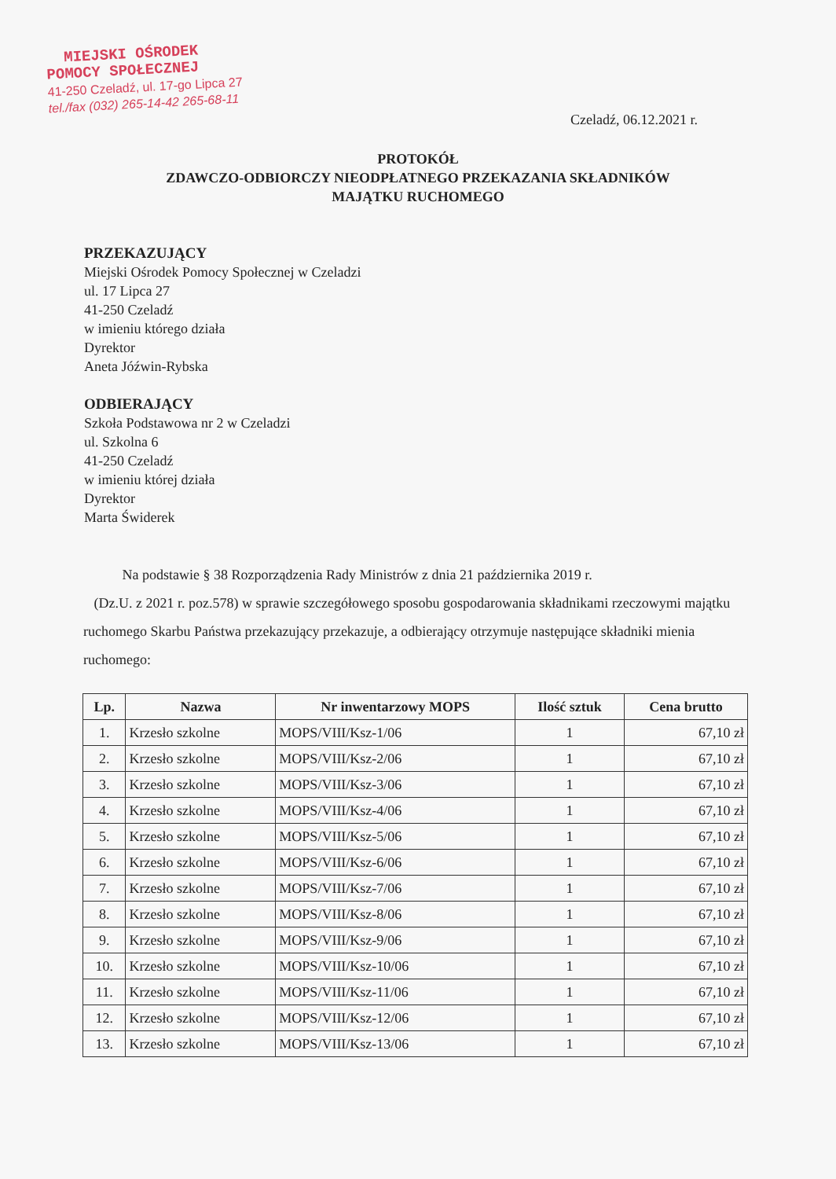MIEJSKI OŚRODEK
POMOCY SPOŁECZNEJ
41-250 Czeladź, ul. 17-go Lipca 27
tel./fax (032) 265-14-42 265-68-11
Czeladź, 06.12.2021 r.
PROTOKÓŁ
ZDAWCZO-ODBIORCZY NIEODPŁATNEGO PRZEKAZANIA SKŁADNIKÓW
MAJĄTKU RUCHOMEGO
PRZEKAZUJĄCY
Miejski Ośrodek Pomocy Społecznej w Czeladzi
ul. 17 Lipca 27
41-250 Czeladź
w imieniu którego działa
Dyrektor
Aneta Jóźwin-Rybska
ODBIERAJĄCY
Szkoła Podstawowa nr 2 w Czeladzi
ul. Szkolna 6
41-250 Czeladź
w imieniu której działa
Dyrektor
Marta Świderek
Na podstawie § 38 Rozporządzenia Rady Ministrów z dnia 21 października 2019 r.
(Dz.U. z 2021 r. poz.578) w sprawie szczegółowego sposobu gospodarowania składnikami rzeczowymi majątku ruchomego Skarbu Państwa przekazujący przekazuje, a odbierający otrzymuje następujące składniki mienia ruchomego:
| Lp. | Nazwa | Nr inwentarzowy MOPS | Ilość sztuk | Cena brutto |
| --- | --- | --- | --- | --- |
| 1. | Krzesło szkolne | MOPS/VIII/Ksz-1/06 | 1 | 67,10 zł |
| 2. | Krzesło szkolne | MOPS/VIII/Ksz-2/06 | 1 | 67,10 zł |
| 3. | Krzesło szkolne | MOPS/VIII/Ksz-3/06 | 1 | 67,10 zł |
| 4. | Krzesło szkolne | MOPS/VIII/Ksz-4/06 | 1 | 67,10 zł |
| 5. | Krzesło szkolne | MOPS/VIII/Ksz-5/06 | 1 | 67,10 zł |
| 6. | Krzesło szkolne | MOPS/VIII/Ksz-6/06 | 1 | 67,10 zł |
| 7. | Krzesło szkolne | MOPS/VIII/Ksz-7/06 | 1 | 67,10 zł |
| 8. | Krzesło szkolne | MOPS/VIII/Ksz-8/06 | 1 | 67,10 zł |
| 9. | Krzesło szkolne | MOPS/VIII/Ksz-9/06 | 1 | 67,10 zł |
| 10. | Krzesło szkolne | MOPS/VIII/Ksz-10/06 | 1 | 67,10 zł |
| 11. | Krzesło szkolne | MOPS/VIII/Ksz-11/06 | 1 | 67,10 zł |
| 12. | Krzesło szkolne | MOPS/VIII/Ksz-12/06 | 1 | 67,10 zł |
| 13. | Krzesło szkolne | MOPS/VIII/Ksz-13/06 | 1 | 67,10 zł |